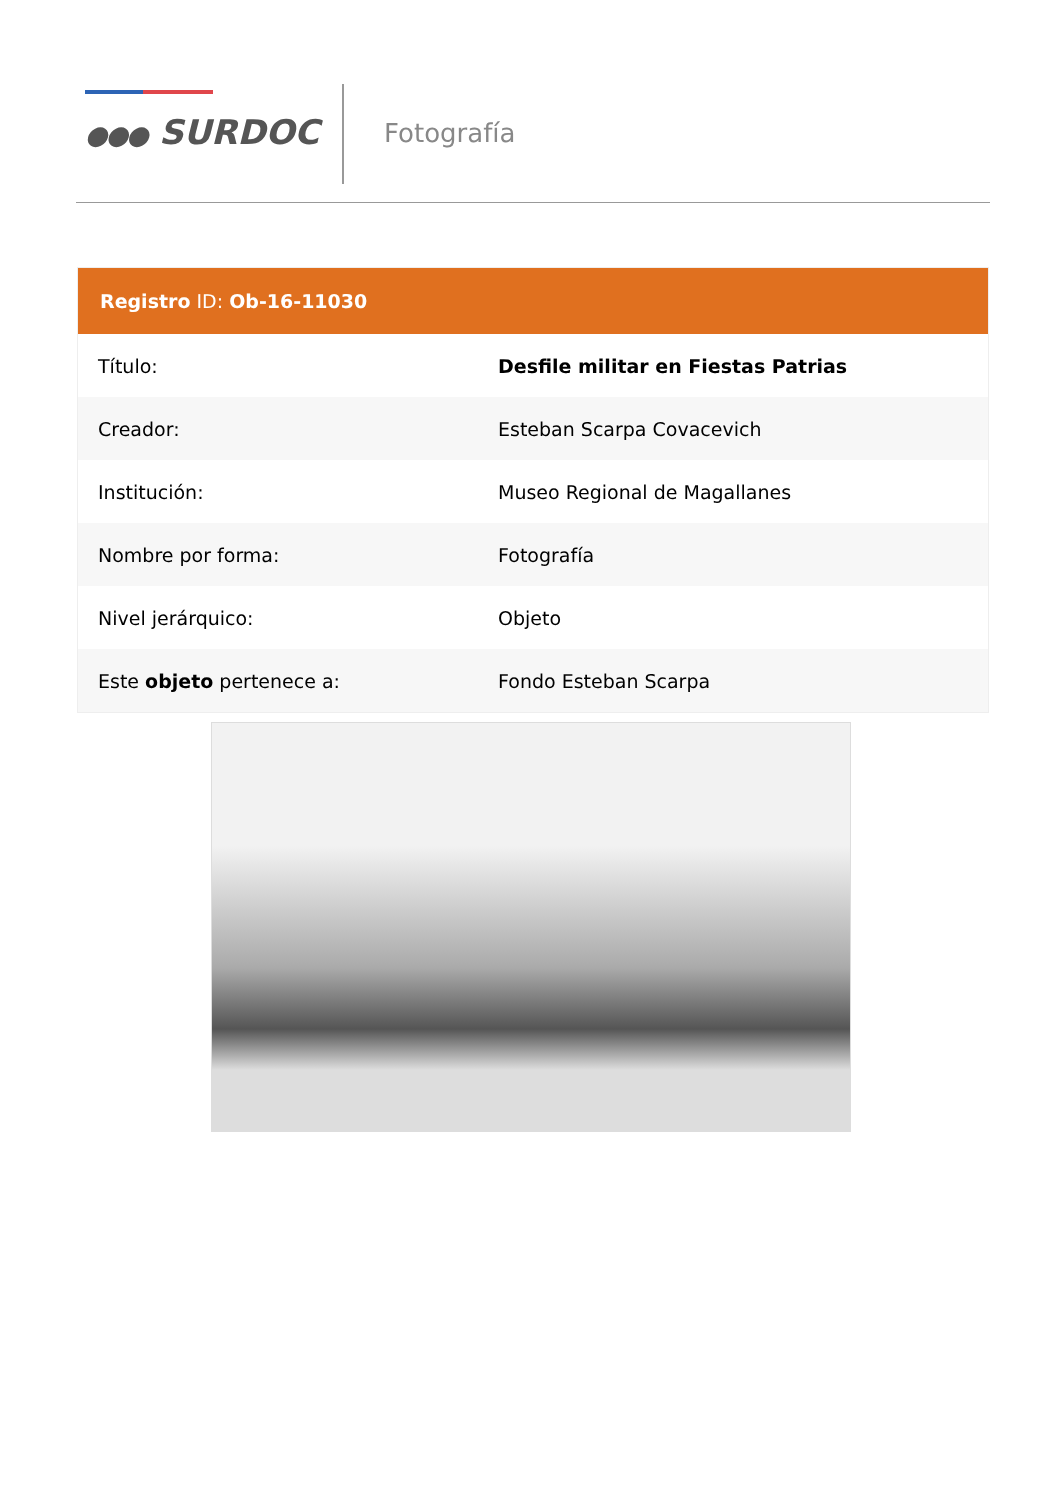●●● SURDOC Fotografía
| Registro ID: Ob-16-11030 | |
| --- | --- |
| Título: | Desfile militar en Fiestas Patrias |
| Creador: | Esteban Scarpa Covacevich |
| Institución: | Museo Regional de Magallanes |
| Nombre por forma: | Fotografía |
| Nivel jerárquico: | Objeto |
| Este objeto pertenece a: | Fondo Esteban Scarpa |